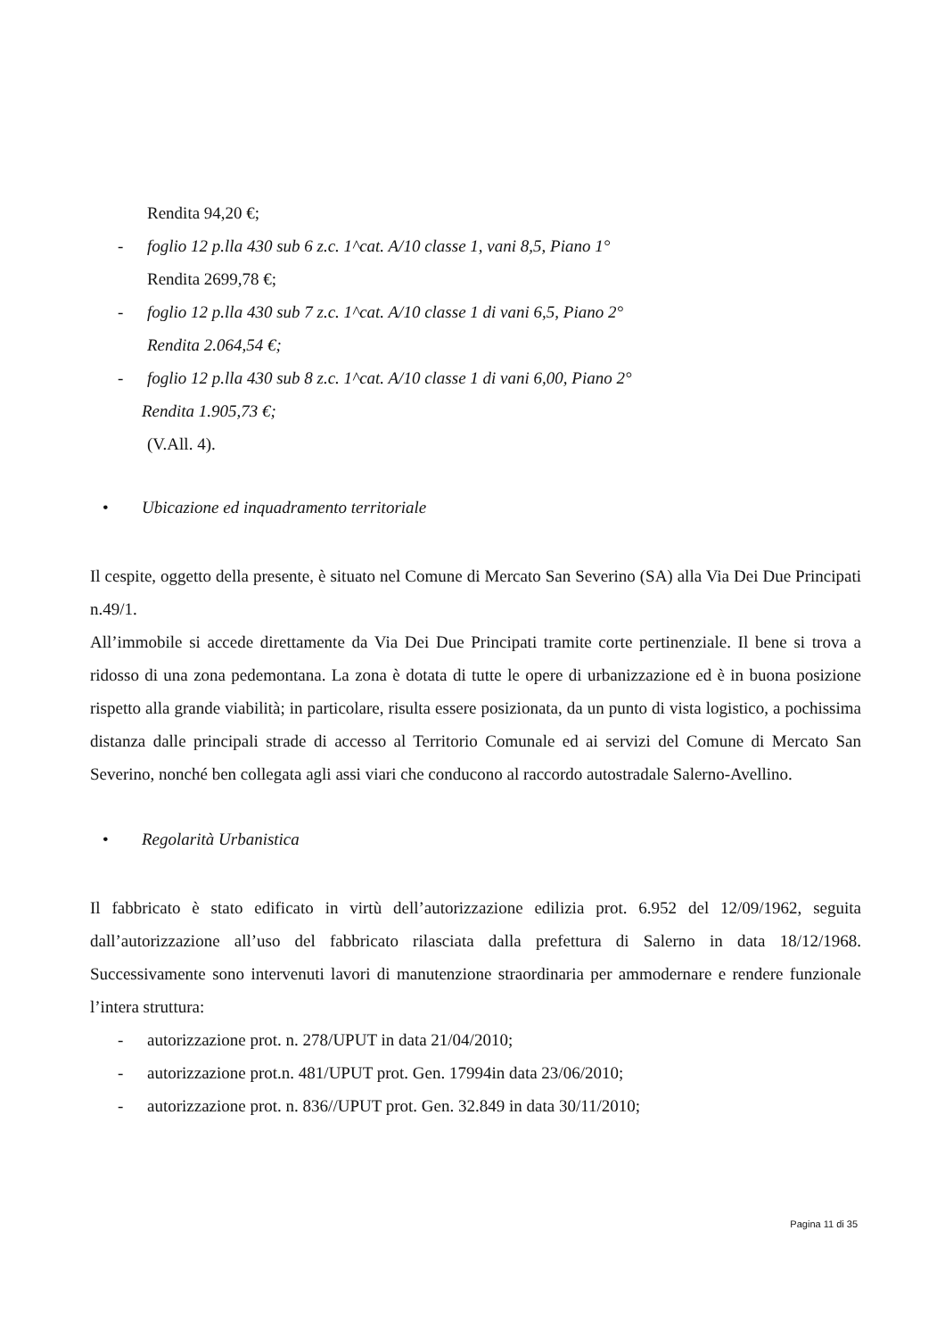Rendita 94,20 €;
- foglio 12 p.lla 430 sub 6 z.c. 1^cat. A/10 classe 1, vani 8,5, Piano 1°
Rendita 2699,78 €;
- foglio 12 p.lla 430 sub 7 z.c. 1^cat. A/10 classe 1 di vani 6,5, Piano 2°
Rendita 2.064,54 €;
- foglio 12 p.lla 430 sub 8 z.c. 1^cat. A/10 classe 1 di vani 6,00, Piano 2°
Rendita 1.905,73 €;
(V.All. 4).
• Ubicazione ed inquadramento territoriale
Il cespite, oggetto della presente, è situato nel Comune di Mercato San Severino (SA) alla Via Dei Due Principati n.49/1.
All’immobile si accede direttamente da Via Dei Due Principati tramite corte pertinenziale. Il bene si trova a ridosso di una zona pedemontana. La zona è dotata di tutte le opere di urbanizzazione ed è in buona posizione rispetto alla grande viabilità; in particolare, risulta essere posizionata, da un punto di vista logistico, a pochissima distanza dalle principali strade di accesso al Territorio Comunale ed ai servizi del Comune di Mercato San Severino, nonché ben collegata agli assi viari che conducono al raccordo autostradale Salerno-Avellino.
• Regolarità Urbanistica
Il fabbricato è stato edificato in virtù dell’autorizzazione edilizia prot. 6.952 del 12/09/1962, seguita dall’autorizzazione all’uso del fabbricato rilasciata dalla prefettura di Salerno in data 18/12/1968. Successivamente sono intervenuti lavori di manutenzione straordinaria per ammodernare e rendere funzionale l’intera struttura:
- autorizzazione prot. n. 278/UPUT in data 21/04/2010;
- autorizzazione prot.n. 481/UPUT prot. Gen. 17994in data 23/06/2010;
- autorizzazione prot. n. 836//UPUT prot. Gen. 32.849 in data 30/11/2010;
Pagina 11 di 35